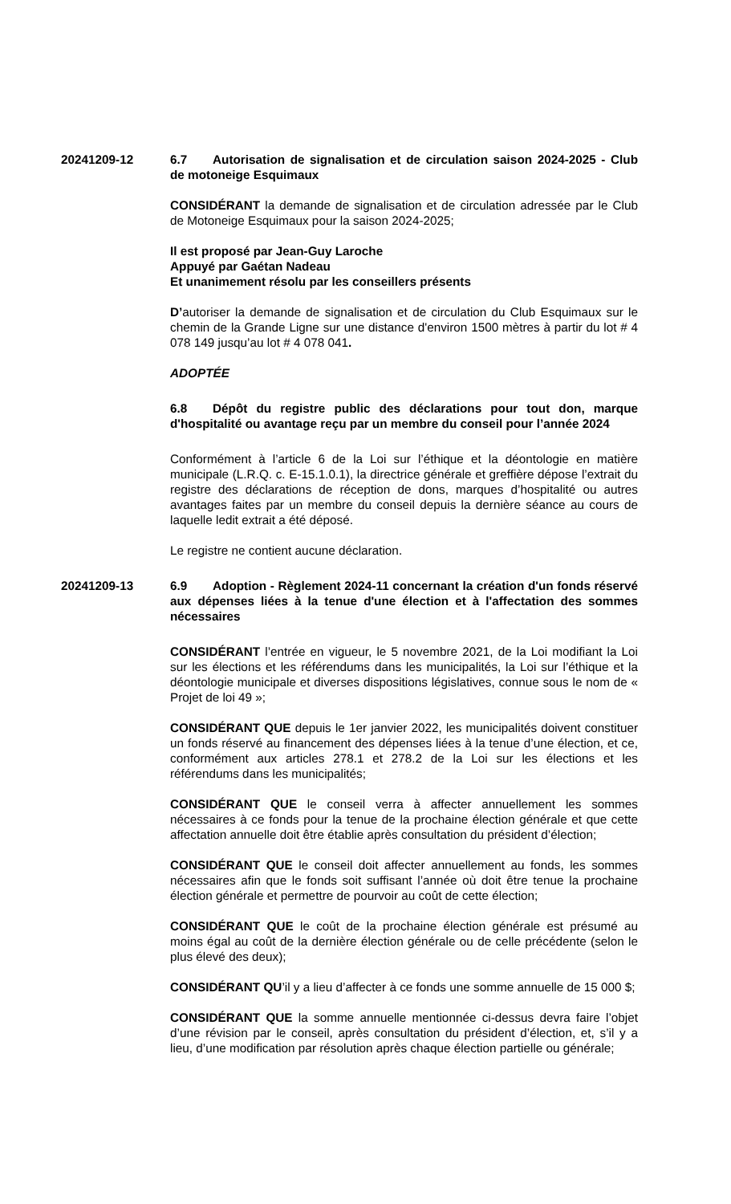20241209-12 6.7 Autorisation de signalisation et de circulation saison 2024-2025 - Club de motoneige Esquimaux
CONSIDÉRANT la demande de signalisation et de circulation adressée par le Club de Motoneige Esquimaux pour la saison 2024-2025;
Il est proposé par Jean-Guy Laroche
Appuyé par Gaétan Nadeau
Et unanimement résolu par les conseillers présents
D’autoriser la demande de signalisation et de circulation du Club Esquimaux sur le chemin de la Grande Ligne sur une distance d'environ 1500 mètres à partir du lot # 4 078 149 jusqu’au lot # 4 078 041.
ADOPTÉE
6.8 Dépôt du registre public des déclarations pour tout don, marque d'hospitalité ou avantage reçu par un membre du conseil pour l’année 2024
Conformément à l’article 6 de la Loi sur l’éthique et la déontologie en matière municipale (L.R.Q. c. E-15.1.0.1), la directrice générale et greffière dépose l’extrait du registre des déclarations de réception de dons, marques d’hospitalité ou autres avantages faites par un membre du conseil depuis la dernière séance au cours de laquelle ledit extrait a été déposé.
Le registre ne contient aucune déclaration.
20241209-13 6.9 Adoption - Règlement 2024-11 concernant la création d'un fonds réservé aux dépenses liées à la tenue d'une élection et à l'affectation des sommes nécessaires
CONSIDÉRANT l’entrée en vigueur, le 5 novembre 2021, de la Loi modifiant la Loi sur les élections et les référendums dans les municipalités, la Loi sur l’éthique et la déontologie municipale et diverses dispositions législatives, connue sous le nom de « Projet de loi 49 »;
CONSIDÉRANT QUE depuis le 1er janvier 2022, les municipalités doivent constituer un fonds réservé au financement des dépenses liées à la tenue d’une élection, et ce, conformément aux articles 278.1 et 278.2 de la Loi sur les élections et les référendums dans les municipalités;
CONSIDÉRANT QUE le conseil verra à affecter annuellement les sommes nécessaires à ce fonds pour la tenue de la prochaine élection générale et que cette affectation annuelle doit être établie après consultation du président d’élection;
CONSIDÉRANT QUE le conseil doit affecter annuellement au fonds, les sommes nécessaires afin que le fonds soit suffisant l’année où doit être tenue la prochaine élection générale et permettre de pourvoir au coût de cette élection;
CONSIDÉRANT QUE le coût de la prochaine élection générale est présumé au moins égal au coût de la dernière élection générale ou de celle précédente (selon le plus élevé des deux);
CONSIDÉRANT QU’il y a lieu d’affecter à ce fonds une somme annuelle de 15 000 $;
CONSIDÉRANT QUE la somme annuelle mentionnée ci-dessus devra faire l’objet d’une révision par le conseil, après consultation du président d’élection, et, s’il y a lieu, d’une modification par résolution après chaque élection partielle ou générale;